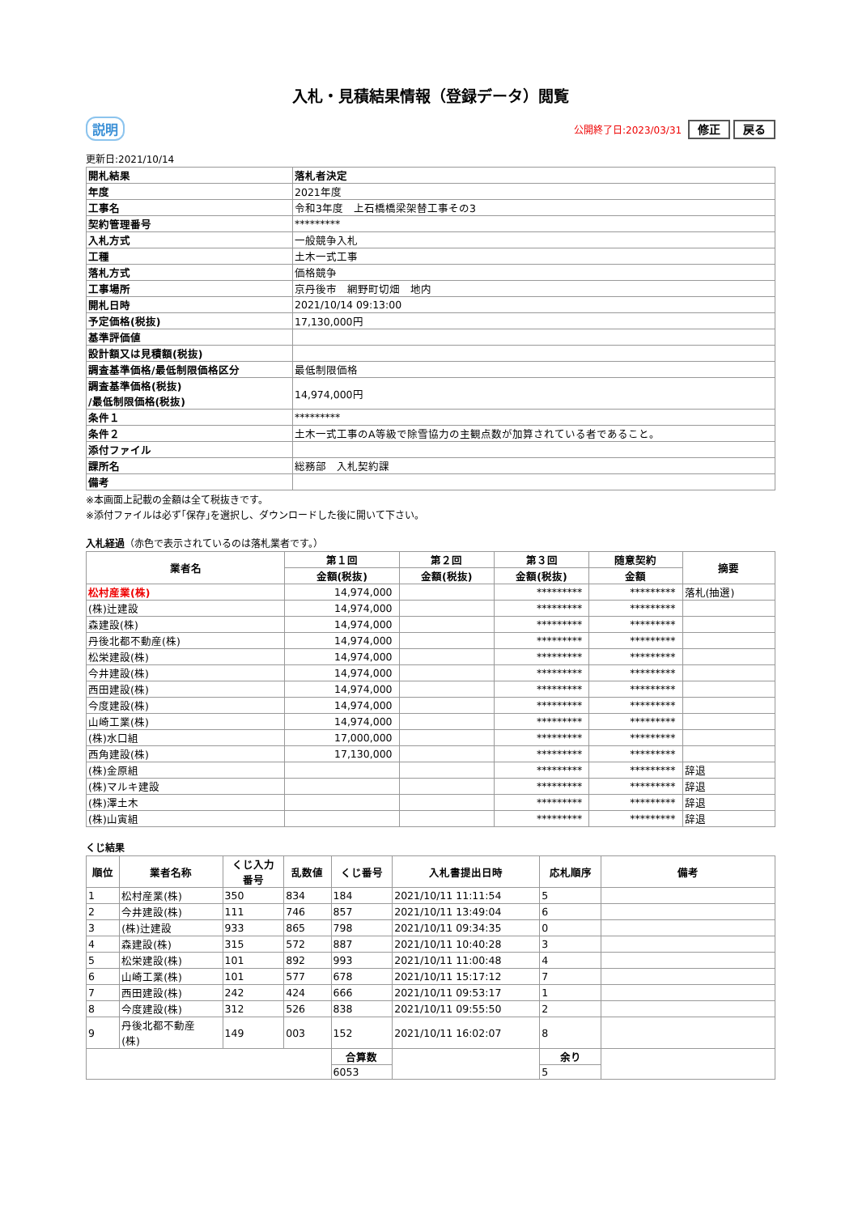入札・見積結果情報（登録データ）閲覧
説明 公開終了日:2023/03/31 修正 戻る
更新日:2021/10/14
| 開札結果 | 落札者決定 |
| 年度 | 2021年度 |
| 工事名 | 令和3年度 上石橋橋梁架替工事その3 |
| 契約管理番号 | ********* |
| 入札方式 | 一般競争入札 |
| 工種 | 土木一式工事 |
| 落札方式 | 価格競争 |
| 工事場所 | 京丹後市 網野町切畑 地内 |
| 開札日時 | 2021/10/14 09:13:00 |
| 予定価格(税抜) | 17,130,000円 |
| 基準評価値 | |
| 設計額又は見積額(税抜) | |
| 調査基準価格/最低制限価格区分 | 最低制限価格 |
| 調査基準価格(税抜) /最低制限価格(税抜) | 14,974,000円 |
| 条件１ | ********* |
| 条件２ | 土木一式工事のA等級で除雪協力の主観点数が加算されている者であること。 |
| 添付ファイル | |
| 課所名 | 総務部 入札契約課 |
| 備考 | |
※本画面上記載の金額は全て税抜きです。
※添付ファイルは必ず｢保存｣を選択し、ダウンロードした後に開いて下さい。
入札経過（赤色で表示されているのは落札業者です。）
| 業者名 | 第１回 | 第２回 | 第３回 | 随意契約 | 摘要 |
| --- | --- | --- | --- | --- | --- |
| | 金額(税抜) | 金額(税抜) | 金額(税抜) | 金額 | |
| 松村産業(株) | 14,974,000 | | ********* | ********* | 落札(抽選) |
| (株)辻建設 | 14,974,000 | | ********* | ********* | |
| 森建設(株) | 14,974,000 | | ********* | ********* | |
| 丹後北都不動産(株) | 14,974,000 | | ********* | ********* | |
| 松栄建設(株) | 14,974,000 | | ********* | ********* | |
| 今井建設(株) | 14,974,000 | | ********* | ********* | |
| 西田建設(株) | 14,974,000 | | ********* | ********* | |
| 今度建設(株) | 14,974,000 | | ********* | ********* | |
| 山崎工業(株) | 14,974,000 | | ********* | ********* | |
| (株)水口組 | 17,000,000 | | ********* | ********* | |
| 西角建設(株) | 17,130,000 | | ********* | ********* | |
| (株)金原組 | | | ********* | ********* | 辞退 |
| (株)マルキ建設 | | | ********* | ********* | 辞退 |
| (株)澤土木 | | | ********* | ********* | 辞退 |
| (株)山寅組 | | | ********* | ********* | 辞退 |
くじ結果
| 順位 | 業者名称 | くじ入力 番号 | 乱数値 | くじ番号 | 入札書提出日時 | 応札順序 | 備考 |
| --- | --- | --- | --- | --- | --- | --- | --- |
| 1 | 松村産業(株) | 350 | 834 | 184 | 2021/10/11 11:11:54 | 5 | |
| 2 | 今井建設(株) | 111 | 746 | 857 | 2021/10/11 13:49:04 | 6 | |
| 3 | (株)辻建設 | 933 | 865 | 798 | 2021/10/11 09:34:35 | 0 | |
| 4 | 森建設(株) | 315 | 572 | 887 | 2021/10/11 10:40:28 | 3 | |
| 5 | 松栄建設(株) | 101 | 892 | 993 | 2021/10/11 11:00:48 | 4 | |
| 6 | 山崎工業(株) | 101 | 577 | 678 | 2021/10/11 15:17:12 | 7 | |
| 7 | 西田建設(株) | 242 | 424 | 666 | 2021/10/11 09:53:17 | 1 | |
| 8 | 今度建設(株) | 312 | 526 | 838 | 2021/10/11 09:55:50 | 2 | |
| 9 | 丹後北都不動産 (株) | 149 | 003 | 152 | 2021/10/11 16:02:07 | 8 | |
| | | | | 合算数 | | 余り | |
| | | | | 6053 | | 5 | |